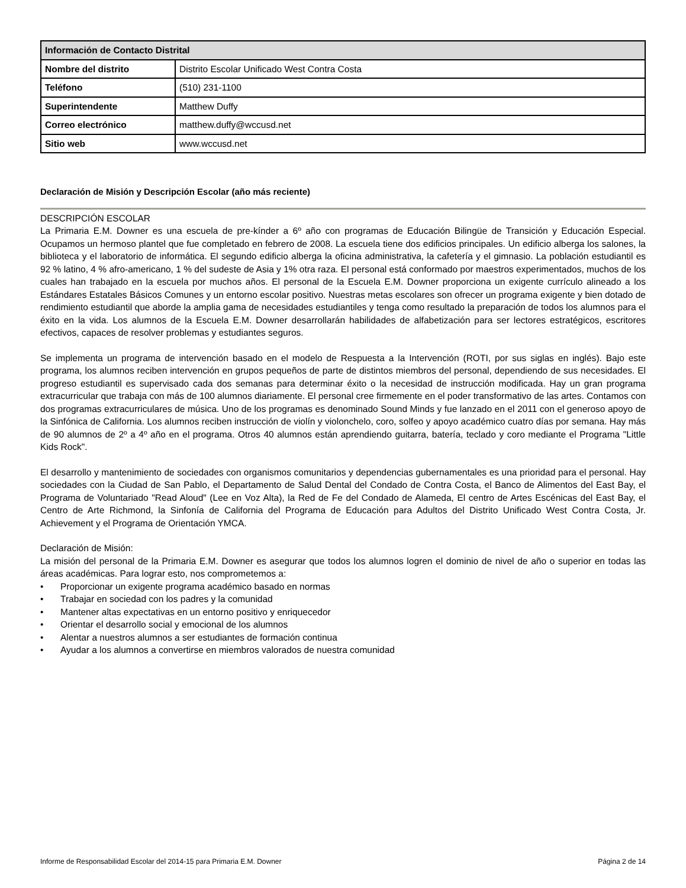| Información de Contacto Distrital | |
| --- | --- |
| Nombre del distrito | Distrito Escolar Unificado West Contra Costa |
| Teléfono | (510) 231-1100 |
| Superintendente | Matthew Duffy |
| Correo electrónico | matthew.duffy@wccusd.net |
| Sitio web | www.wccusd.net |
Declaración de Misión y Descripción Escolar (año más reciente)
DESCRIPCIÓN ESCOLAR
La Primaria E.M. Downer es una escuela de pre-kínder a 6º año con programas de Educación Bilingüe de Transición y Educación Especial. Ocupamos un hermoso plantel que fue completado en febrero de 2008. La escuela tiene dos edificios principales. Un edificio alberga los salones, la biblioteca y el laboratorio de informática. El segundo edificio alberga la oficina administrativa, la cafetería y el gimnasio. La población estudiantil es 92 % latino, 4 % afro-americano, 1 % del sudeste de Asia y 1% otra raza. El personal está conformado por maestros experimentados, muchos de los cuales han trabajado en la escuela por muchos años. El personal de la Escuela E.M. Downer proporciona un exigente currículo alineado a los Estándares Estatales Básicos Comunes y un entorno escolar positivo. Nuestras metas escolares son ofrecer un programa exigente y bien dotado de rendimiento estudiantil que aborde la amplia gama de necesidades estudiantiles y tenga como resultado la preparación de todos los alumnos para el éxito en la vida. Los alumnos de la Escuela E.M. Downer desarrollarán habilidades de alfabetización para ser lectores estratégicos, escritores efectivos, capaces de resolver problemas y estudiantes seguros.
Se implementa un programa de intervención basado en el modelo de Respuesta a la Intervención (ROTI, por sus siglas en inglés). Bajo este programa, los alumnos reciben intervención en grupos pequeños de parte de distintos miembros del personal, dependiendo de sus necesidades. El progreso estudiantil es supervisado cada dos semanas para determinar éxito o la necesidad de instrucción modificada. Hay un gran programa extracurricular que trabaja con más de 100 alumnos diariamente. El personal cree firmemente en el poder transformativo de las artes. Contamos con dos programas extracurriculares de música. Uno de los programas es denominado Sound Minds y fue lanzado en el 2011 con el generoso apoyo de la Sinfónica de California. Los alumnos reciben instrucción de violín y violonchelo, coro, solfeo y apoyo académico cuatro días por semana. Hay más de 90 alumnos de 2º a 4º año en el programa. Otros 40 alumnos están aprendiendo guitarra, batería, teclado y coro mediante el Programa "Little Kids Rock".
El desarrollo y mantenimiento de sociedades con organismos comunitarios y dependencias gubernamentales es una prioridad para el personal. Hay sociedades con la Ciudad de San Pablo, el Departamento de Salud Dental del Condado de Contra Costa, el Banco de Alimentos del East Bay, el Programa de Voluntariado "Read Aloud" (Lee en Voz Alta), la Red de Fe del Condado de Alameda, El centro de Artes Escénicas del East Bay, el Centro de Arte Richmond, la Sinfonía de California del Programa de Educación para Adultos del Distrito Unificado West Contra Costa, Jr. Achievement y el Programa de Orientación YMCA.
Declaración de Misión:
La misión del personal de la Primaria E.M. Downer es asegurar que todos los alumnos logren el dominio de nivel de año o superior en todas las áreas académicas. Para lograr esto, nos comprometemos a:
• Proporcionar un exigente programa académico basado en normas
• Trabajar en sociedad con los padres y la comunidad
• Mantener altas expectativas en un entorno positivo y enriquecedor
• Orientar el desarrollo social y emocional de los alumnos
• Alentar a nuestros alumnos a ser estudiantes de formación continua
• Ayudar a los alumnos a convertirse en miembros valorados de nuestra comunidad
Informe de Responsabilidad Escolar del 2014-15 para Primaria E.M. Downer Página 2 de 14